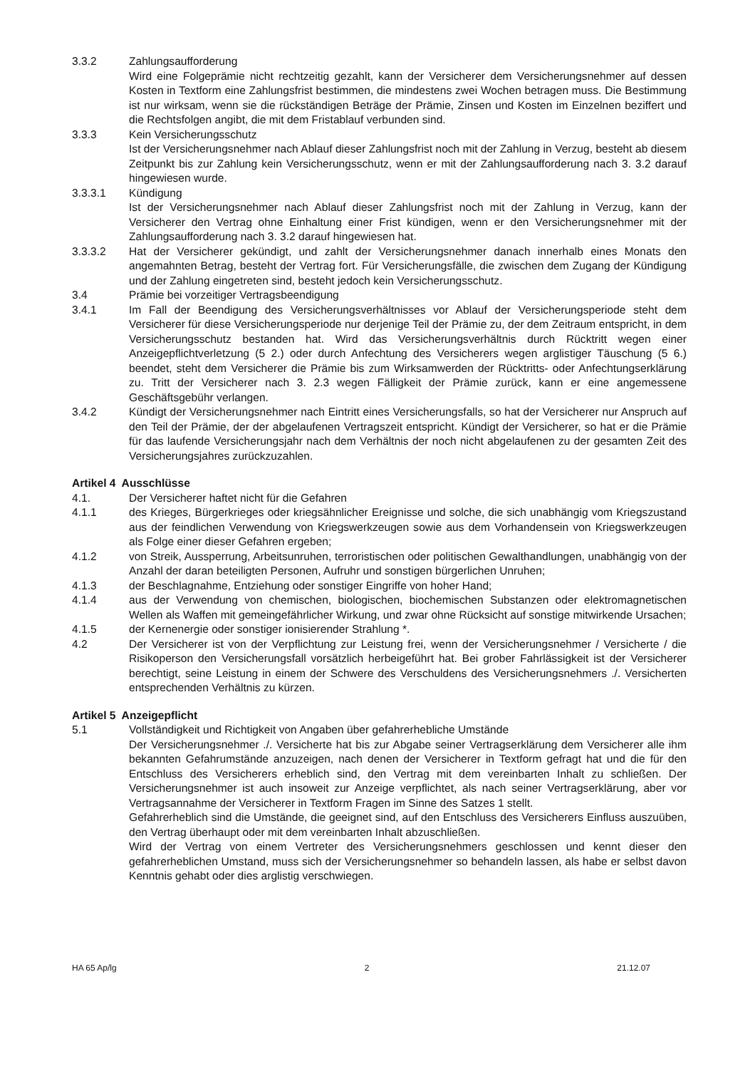3.3.2 Zahlungsaufforderung
Wird eine Folgeprämie nicht rechtzeitig gezahlt, kann der Versicherer dem Versicherungsnehmer auf dessen Kosten in Textform eine Zahlungsfrist bestimmen, die mindestens zwei Wochen betragen muss. Die Bestimmung ist nur wirksam, wenn sie die rückständigen Beträge der Prämie, Zinsen und Kosten im Einzelnen beziffert und die Rechtsfolgen angibt, die mit dem Fristablauf verbunden sind.
3.3.3 Kein Versicherungsschutz
Ist der Versicherungsnehmer nach Ablauf dieser Zahlungsfrist noch mit der Zahlung in Verzug, besteht ab diesem Zeitpunkt bis zur Zahlung kein Versicherungsschutz, wenn er mit der Zahlungsaufforderung nach 3. 3.2 darauf hingewiesen wurde.
3.3.3.1 Kündigung
Ist der Versicherungsnehmer nach Ablauf dieser Zahlungsfrist noch mit der Zahlung in Verzug, kann der Versicherer den Vertrag ohne Einhaltung einer Frist kündigen, wenn er den Versicherungsnehmer mit der Zahlungsaufforderung nach 3. 3.2 darauf hingewiesen hat.
3.3.3.2 Hat der Versicherer gekündigt, und zahlt der Versicherungsnehmer danach innerhalb eines Monats den angemahnten Betrag, besteht der Vertrag fort. Für Versicherungsfälle, die zwischen dem Zugang der Kündigung und der Zahlung eingetreten sind, besteht jedoch kein Versicherungsschutz.
3.4 Prämie bei vorzeitiger Vertragsbeendigung
3.4.1 Im Fall der Beendigung des Versicherungsverhältnisses vor Ablauf der Versicherungsperiode steht dem Versicherer für diese Versicherungsperiode nur derjenige Teil der Prämie zu, der dem Zeitraum entspricht, in dem Versicherungsschutz bestanden hat. Wird das Versicherungsverhältnis durch Rücktritt wegen einer Anzeigepflichtverletzung (5 2.) oder durch Anfechtung des Versicherers wegen arglistiger Täuschung (5 6.) beendet, steht dem Versicherer die Prämie bis zum Wirksamwerden der Rücktritts- oder Anfechtungserklärung zu. Tritt der Versicherer nach 3. 2.3 wegen Fälligkeit der Prämie zurück, kann er eine angemessene Geschäftsgebühr verlangen.
3.4.2 Kündigt der Versicherungsnehmer nach Eintritt eines Versicherungsfalls, so hat der Versicherer nur Anspruch auf den Teil der Prämie, der der abgelaufenen Vertragszeit entspricht. Kündigt der Versicherer, so hat er die Prämie für das laufende Versicherungsjahr nach dem Verhältnis der noch nicht abgelaufenen zu der gesamten Zeit des Versicherungsjahres zurückzuzahlen.
Artikel 4 Ausschlüsse
4.1. Der Versicherer haftet nicht für die Gefahren
4.1.1 des Krieges, Bürgerkrieges oder kriegsähnlicher Ereignisse und solche, die sich unabhängig vom Kriegszustand aus der feindlichen Verwendung von Kriegswerkzeugen sowie aus dem Vorhandensein von Kriegswerkzeugen als Folge einer dieser Gefahren ergeben;
4.1.2 von Streik, Aussperrung, Arbeitsunruhen, terroristischen oder politischen Gewalthandlungen, unabhängig von der Anzahl der daran beteiligten Personen, Aufruhr und sonstigen bürgerlichen Unruhen;
4.1.3 der Beschlagnahme, Entziehung oder sonstiger Eingriffe von hoher Hand;
4.1.4 aus der Verwendung von chemischen, biologischen, biochemischen Substanzen oder elektromagnetischen Wellen als Waffen mit gemeingefährlicher Wirkung, und zwar ohne Rücksicht auf sonstige mitwirkende Ursachen;
4.1.5 der Kernenergie oder sonstiger ionisierender Strahlung *.
4.2 Der Versicherer ist von der Verpflichtung zur Leistung frei, wenn der Versicherungsnehmer / Versicherte / die Risikoperson den Versicherungsfall vorsätzlich herbeigeführt hat. Bei grober Fahrlässigkeit ist der Versicherer berechtigt, seine Leistung in einem der Schwere des Verschuldens des Versicherungsnehmers ./. Versicherten entsprechenden Verhältnis zu kürzen.
Artikel 5 Anzeigepflicht
5.1 Vollständigkeit und Richtigkeit von Angaben über gefahrerhebliche Umstände
Der Versicherungsnehmer ./. Versicherte hat bis zur Abgabe seiner Vertragserklärung dem Versicherer alle ihm bekannten Gefahrumstände anzuzeigen, nach denen der Versicherer in Textform gefragt hat und die für den Entschluss des Versicherers erheblich sind, den Vertrag mit dem vereinbarten Inhalt zu schließen. Der Versicherungsnehmer ist auch insoweit zur Anzeige verpflichtet, als nach seiner Vertragserklärung, aber vor Vertragsannahme der Versicherer in Textform Fragen im Sinne des Satzes 1 stellt.
Gefahrerheblich sind die Umstände, die geeignet sind, auf den Entschluss des Versicherers Einfluss auszuüben, den Vertrag überhaupt oder mit dem vereinbarten Inhalt abzuschließen.
Wird der Vertrag von einem Vertreter des Versicherungsnehmers geschlossen und kennt dieser den gefahrerheblichen Umstand, muss sich der Versicherungsnehmer so behandeln lassen, als habe er selbst davon Kenntnis gehabt oder dies arglistig verschwiegen.
HA 65 Ap/lg 2 21.12.07